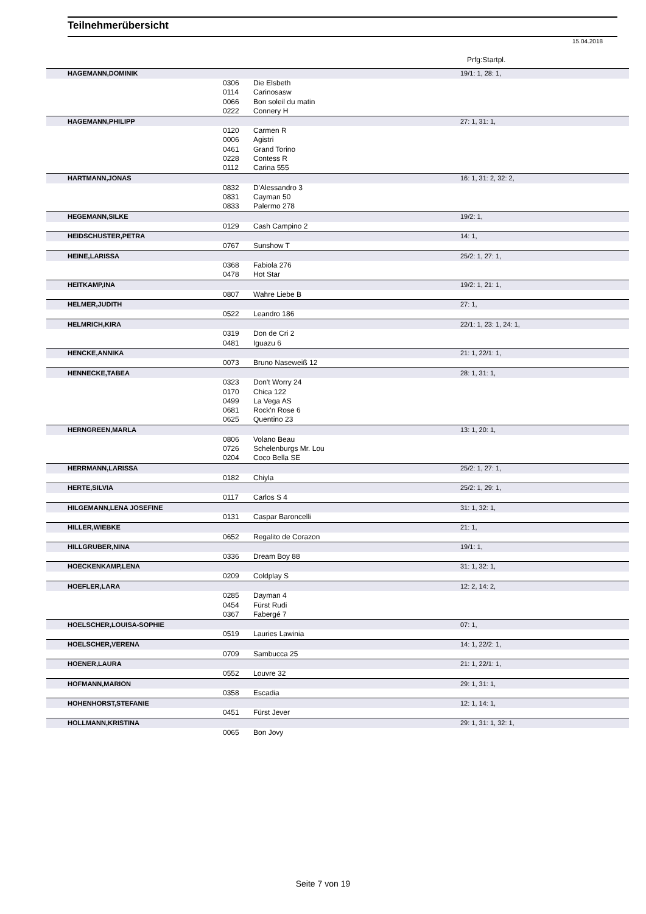Teilnehmerübersicht
15.04.2018
Prfg:Startpl.
| HAGEMANN,DOMINIK | | | 19/1: 1, 28: 1, |
| | 0306 | Die Elsbeth | |
| | 0114 | Carinosasw | |
| | 0066 | Bon soleil du matin | |
| | 0222 | Connery H | |
| HAGEMANN,PHILIPP | | | 27: 1, 31: 1, |
| | 0120 | Carmen R | |
| | 0006 | Agistri | |
| | 0461 | Grand Torino | |
| | 0228 | Contess R | |
| | 0112 | Carina 555 | |
| HARTMANN,JONAS | | | 16: 1, 31: 2, 32: 2, |
| | 0832 | D'Alessandro 3 | |
| | 0831 | Cayman 50 | |
| | 0833 | Palermo 278 | |
| HEGEMANN,SILKE | | | 19/2: 1, |
| | 0129 | Cash Campino 2 | |
| HEIDSCHUSTER,PETRA | | | 14: 1, |
| | 0767 | Sunshow T | |
| HEINE,LARISSA | | | 25/2: 1, 27: 1, |
| | 0368 | Fabiola 276 | |
| | 0478 | Hot Star | |
| HEITKAMP,INA | | | 19/2: 1, 21: 1, |
| | 0807 | Wahre Liebe B | |
| HELMER,JUDITH | | | 27: 1, |
| | 0522 | Leandro 186 | |
| HELMRICH,KIRA | | | 22/1: 1, 23: 1, 24: 1, |
| | 0319 | Don de Cri 2 | |
| | 0481 | Iguazu 6 | |
| HENCKE,ANNIKA | | | 21: 1, 22/1: 1, |
| | 0073 | Bruno Naseweiß 12 | |
| HENNECKE,TABEA | | | 28: 1, 31: 1, |
| | 0323 | Don't Worry 24 | |
| | 0170 | Chica 122 | |
| | 0499 | La Vega AS | |
| | 0681 | Rock'n Rose 6 | |
| | 0625 | Quentino 23 | |
| HERNGREEN,MARLA | | | 13: 1, 20: 1, |
| | 0806 | Volano Beau | |
| | 0726 | Schelenburgs Mr. Lou | |
| | 0204 | Coco Bella SE | |
| HERRMANN,LARISSA | | | 25/2: 1, 27: 1, |
| | 0182 | Chiyla | |
| HERTE,SILVIA | | | 25/2: 1, 29: 1, |
| | 0117 | Carlos S 4 | |
| HILGEMANN,LENA JOSEFINE | | | 31: 1, 32: 1, |
| | 0131 | Caspar Baroncelli | |
| HILLER,WIEBKE | | | 21: 1, |
| | 0652 | Regalito de Corazon | |
| HILLGRUBER,NINA | | | 19/1: 1, |
| | 0336 | Dream Boy 88 | |
| HOECKENKAMP,LENA | | | 31: 1, 32: 1, |
| | 0209 | Coldplay S | |
| HOEFLER,LARA | | | 12: 2, 14: 2, |
| | 0285 | Dayman 4 | |
| | 0454 | Fürst Rudi | |
| | 0367 | Fabergé 7 | |
| HOELSCHER,LOUISA-SOPHIE | | | 07: 1, |
| | 0519 | Lauries Lawinia | |
| HOELSCHER,VERENA | | | 14: 1, 22/2: 1, |
| | 0709 | Sambucca 25 | |
| HOENER,LAURA | | | 21: 1, 22/1: 1, |
| | 0552 | Louvre 32 | |
| HOFMANN,MARION | | | 29: 1, 31: 1, |
| | 0358 | Escadia | |
| HOHENHORST,STEFANIE | | | 12: 1, 14: 1, |
| | 0451 | Fürst Jever | |
| HOLLMANN,KRISTINA | | | 29: 1, 31: 1, 32: 1, |
| | 0065 | Bon Jovy | |
Seite 7 von 19